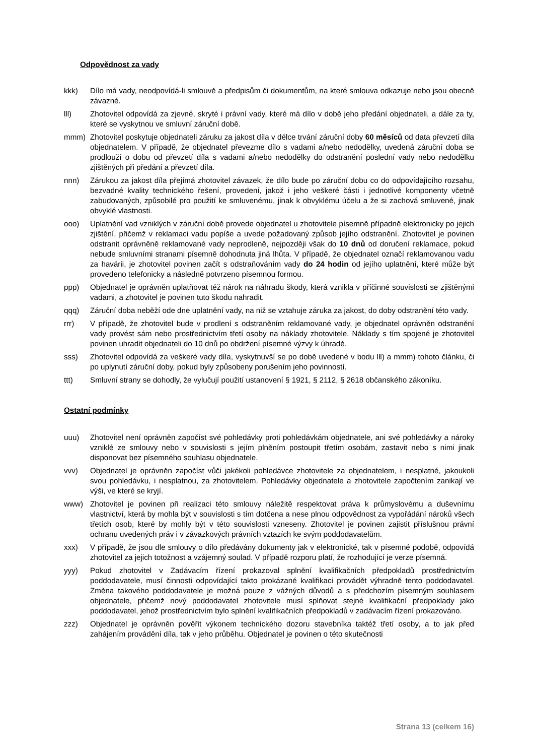Odpovědnost za vady
kkk) Dílo má vady, neodpovídá-li smlouvě a předpisům či dokumentům, na které smlouva odkazuje nebo jsou obecně závazné.
lll) Zhotovitel odpovídá za zjevné, skryté i právní vady, které má dílo v době jeho předání objednateli, a dále za ty, které se vyskytnou ve smluvní záruční době.
mmm) Zhotovitel poskytuje objednateli záruku za jakost díla v délce trvání záruční doby 60 měsíců od data převzetí díla objednatelem. V případě, že objednatel převezme dílo s vadami a/nebo nedodělky, uvedená záruční doba se prodlouží o dobu od převzetí díla s vadami a/nebo nedodělky do odstranění poslední vady nebo nedodělku zjištěných při předání a převzetí díla.
nnn) Zárukou za jakost díla přejímá zhotovitel závazek, že dílo bude po záruční dobu co do odpovídajícího rozsahu, bezvadné kvality technického řešení, provedení, jakož i jeho veškeré části i jednotlivé komponenty včetně zabudovaných, způsobilé pro použití ke smluvenému, jinak k obvyklému účelu a že si zachová smluvené, jinak obvyklé vlastnosti.
ooo) Uplatnění vad vzniklých v záruční době provede objednatel u zhotovitele písemně případně elektronicky po jejich zjištění, přičemž v reklamaci vadu popíše a uvede požadovaný způsob jejího odstranění. Zhotovitel je povinen odstranit oprávněně reklamované vady neprodleně, nejpozději však do 10 dnů od doručení reklamace, pokud nebude smluvními stranami písemně dohodnuta jiná lhůta. V případě, že objednatel označí reklamovanou vadu za havárii, je zhotovitel povinen začít s odstraňováním vady do 24 hodin od jejího uplatnění, které může být provedeno telefonicky a následně potvrzeno písemnou formou.
ppp) Objednatel je oprávněn uplatňovat též nárok na náhradu škody, která vznikla v příčinné souvislosti se zjištěnými vadami, a zhotovitel je povinen tuto škodu nahradit.
qqq) Záruční doba neběží ode dne uplatnění vady, na niž se vztahuje záruka za jakost, do doby odstranění této vady.
rrr) V případě, že zhotovitel bude v prodlení s odstraněním reklamované vady, je objednatel oprávněn odstranění vady provést sám nebo prostřednictvím třetí osoby na náklady zhotovitele. Náklady s tím spojené je zhotovitel povinen uhradit objednateli do 10 dnů po obdržení písemné výzvy k úhradě.
sss) Zhotovitel odpovídá za veškeré vady díla, vyskytnuvší se po době uvedené v bodu lll) a mmm) tohoto článku, či po uplynutí záruční doby, pokud byly způsobeny porušením jeho povinností.
ttt) Smluvní strany se dohodly, že vylučují použití ustanovení § 1921, § 2112, § 2618 občanského zákoníku.
Ostatní podmínky
uuu) Zhotovitel není oprávněn započíst své pohledávky proti pohledávkám objednatele, ani své pohledávky a nároky vzniklé ze smlouvy nebo v souvislosti s jejím plněním postoupit třetím osobám, zastavit nebo s nimi jinak disponovat bez písemného souhlasu objednatele.
vvv) Objednatel je oprávněn započíst vůči jakékoli pohledávce zhotovitele za objednatelem, i nesplatné, jakoukoli svou pohledávku, i nesplatnou, za zhotovitelem. Pohledávky objednatele a zhotovitele započtením zanikají ve výši, ve které se kryjí.
www) Zhotovitel je povinen při realizaci této smlouvy náležitě respektovat práva k průmyslovému a duševnímu vlastnictví, která by mohla být v souvislosti s tím dotčena a nese plnou odpovědnost za vypořádání nároků všech třetích osob, které by mohly být v této souvislosti vzneseny. Zhotovitel je povinen zajistit příslušnou právní ochranu uvedených práv i v závazkových právních vztazích ke svým poddodavatelům.
xxx) V případě, že jsou dle smlouvy o dílo předávány dokumenty jak v elektronické, tak v písemné podobě, odpovídá zhotovitel za jejich totožnost a vzájemný soulad. V případě rozporu platí, že rozhodující je verze písemná.
yyy) Pokud zhotovitel v Zadávacím řízení prokazoval splnění kvalifikačních předpokladů prostřednictvím poddodavatele, musí činnosti odpovídající takto prokázané kvalifikaci provádět výhradně tento poddodavatel. Změna takového poddodavatele je možná pouze z vážných důvodů a s předchozím písemným souhlasem objednatele, přičemž nový poddodavatel zhotovitele musí splňovat stejné kvalifikační předpoklady jako poddodavatel, jehož prostřednictvím bylo splnění kvalifikačních předpokladů v zadávacím řízení prokazováno.
zzz) Objednatel je oprávněn pověřit výkonem technického dozoru stavebníka taktéž třetí osoby, a to jak před zahájením provádění díla, tak v jeho průběhu. Objednatel je povinen o této skutečnosti
Strana 13 (celkem 16)